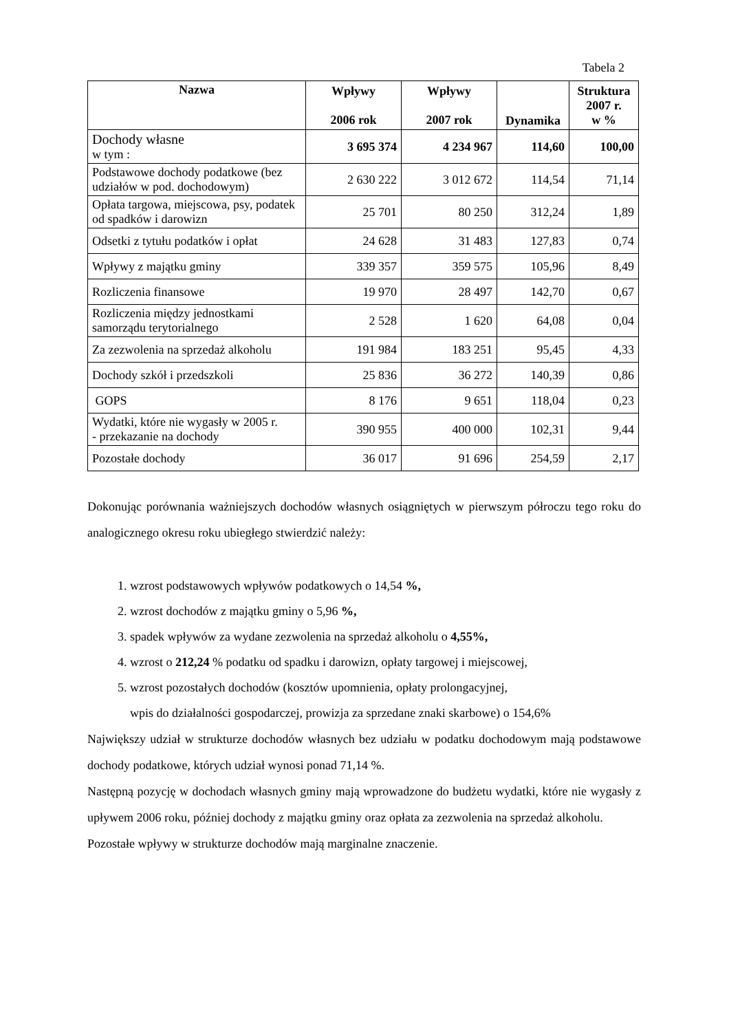Tabela 2
| Nazwa | Wpływy 2006 rok | Wpływy 2007 rok | Dynamika | Struktura 2007 r. w % |
| --- | --- | --- | --- | --- |
| Dochody własne w tym : | 3 695 374 | 4 234 967 | 114,60 | 100,00 |
| Podstawowe dochody podatkowe (bez udziałów w pod. dochodowym) | 2 630 222 | 3 012 672 | 114,54 | 71,14 |
| Opłata targowa, miejscowa, psy, podatek od spadków i darowizn | 25 701 | 80 250 | 312,24 | 1,89 |
| Odsetki z tytułu podatków i opłat | 24 628 | 31 483 | 127,83 | 0,74 |
| Wpływy z majątku gminy | 339 357 | 359 575 | 105,96 | 8,49 |
| Rozliczenia finansowe | 19 970 | 28 497 | 142,70 | 0,67 |
| Rozliczenia między jednostkami samorządu terytorialnego | 2 528 | 1 620 | 64,08 | 0,04 |
| Za zezwolenia na sprzedaż alkoholu | 191 984 | 183 251 | 95,45 | 4,33 |
| Dochody szkół i przedszkoli | 25 836 | 36 272 | 140,39 | 0,86 |
| GOPS | 8 176 | 9 651 | 118,04 | 0,23 |
| Wydatki, które nie wygasły w 2005 r. - przekazanie na dochody | 390 955 | 400 000 | 102,31 | 9,44 |
| Pozostałe dochody | 36 017 | 91 696 | 254,59 | 2,17 |
Dokonując porównania ważniejszych dochodów własnych osiągniętych w pierwszym półroczu tego roku do analogicznego okresu roku ubiegłego stwierdzić należy:
1. wzrost podstawowych wpływów podatkowych o 14,54 %,
2. wzrost dochodów z majątku gminy o 5,96 %,
3. spadek wpływów za wydane zezwolenia na sprzedaż alkoholu o 4,55%,
4. wzrost o 212,24 % podatku od spadku i darowizn, opłaty targowej i miejscowej,
5. wzrost pozostałych dochodów (kosztów upomnienia, opłaty prolongacyjnej,
wpis do działalności gospodarczej, prowizja za sprzedane znaki skarbowe) o 154,6%
Największy udział w strukturze dochodów własnych bez udziału w podatku dochodowym mają podstawowe dochody podatkowe, których udział wynosi ponad 71,14 %.
Następną pozycję w dochodach własnych gminy mają wprowadzone do budżetu wydatki, które nie wygasły z upływem 2006 roku, później dochody z majątku gminy oraz opłata za zezwolenia na sprzedaż alkoholu.
Pozostałe wpływy w strukturze dochodów mają marginalne znaczenie.